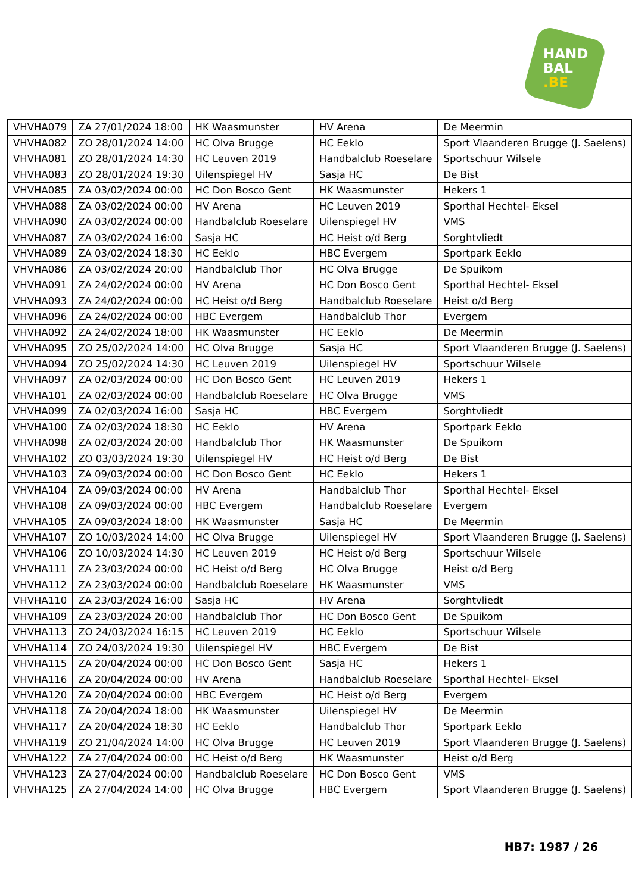HAND
BAL
.BE
| VHVHA079 | ZA 27/01/2024 18:00 | HK Waasmunster | HV Arena | De Meermin |
| VHVHA082 | ZO 28/01/2024 14:00 | HC Olva Brugge | HC Eeklo | Sport Vlaanderen Brugge (J. Saelens) |
| VHVHA081 | ZO 28/01/2024 14:30 | HC Leuven 2019 | Handbalclub Roeselare | Sportschuur Wilsele |
| VHVHA083 | ZO 28/01/2024 19:30 | Uilenspiegel HV | Sasja HC | De Bist |
| VHVHA085 | ZA 03/02/2024 00:00 | HC Don Bosco Gent | HK Waasmunster | Hekers 1 |
| VHVHA088 | ZA 03/02/2024 00:00 | HV Arena | HC Leuven 2019 | Sporthal Hechtel- Eksel |
| VHVHA090 | ZA 03/02/2024 00:00 | Handbalclub Roeselare | Uilenspiegel HV | VMS |
| VHVHA087 | ZA 03/02/2024 16:00 | Sasja HC | HC Heist o/d Berg | Sorghtvliedt |
| VHVHA089 | ZA 03/02/2024 18:30 | HC Eeklo | HBC Evergem | Sportpark Eeklo |
| VHVHA086 | ZA 03/02/2024 20:00 | Handbalclub Thor | HC Olva Brugge | De Spuikom |
| VHVHA091 | ZA 24/02/2024 00:00 | HV Arena | HC Don Bosco Gent | Sporthal Hechtel- Eksel |
| VHVHA093 | ZA 24/02/2024 00:00 | HC Heist o/d Berg | Handbalclub Roeselare | Heist o/d Berg |
| VHVHA096 | ZA 24/02/2024 00:00 | HBC Evergem | Handbalclub Thor | Evergem |
| VHVHA092 | ZA 24/02/2024 18:00 | HK Waasmunster | HC Eeklo | De Meermin |
| VHVHA095 | ZO 25/02/2024 14:00 | HC Olva Brugge | Sasja HC | Sport Vlaanderen Brugge (J. Saelens) |
| VHVHA094 | ZO 25/02/2024 14:30 | HC Leuven 2019 | Uilenspiegel HV | Sportschuur Wilsele |
| VHVHA097 | ZA 02/03/2024 00:00 | HC Don Bosco Gent | HC Leuven 2019 | Hekers 1 |
| VHVHA101 | ZA 02/03/2024 00:00 | Handbalclub Roeselare | HC Olva Brugge | VMS |
| VHVHA099 | ZA 02/03/2024 16:00 | Sasja HC | HBC Evergem | Sorghtvliedt |
| VHVHA100 | ZA 02/03/2024 18:30 | HC Eeklo | HV Arena | Sportpark Eeklo |
| VHVHA098 | ZA 02/03/2024 20:00 | Handbalclub Thor | HK Waasmunster | De Spuikom |
| VHVHA102 | ZO 03/03/2024 19:30 | Uilenspiegel HV | HC Heist o/d Berg | De Bist |
| VHVHA103 | ZA 09/03/2024 00:00 | HC Don Bosco Gent | HC Eeklo | Hekers 1 |
| VHVHA104 | ZA 09/03/2024 00:00 | HV Arena | Handbalclub Thor | Sporthal Hechtel- Eksel |
| VHVHA108 | ZA 09/03/2024 00:00 | HBC Evergem | Handbalclub Roeselare | Evergem |
| VHVHA105 | ZA 09/03/2024 18:00 | HK Waasmunster | Sasja HC | De Meermin |
| VHVHA107 | ZO 10/03/2024 14:00 | HC Olva Brugge | Uilenspiegel HV | Sport Vlaanderen Brugge (J. Saelens) |
| VHVHA106 | ZO 10/03/2024 14:30 | HC Leuven 2019 | HC Heist o/d Berg | Sportschuur Wilsele |
| VHVHA111 | ZA 23/03/2024 00:00 | HC Heist o/d Berg | HC Olva Brugge | Heist o/d Berg |
| VHVHA112 | ZA 23/03/2024 00:00 | Handbalclub Roeselare | HK Waasmunster | VMS |
| VHVHA110 | ZA 23/03/2024 16:00 | Sasja HC | HV Arena | Sorghtvliedt |
| VHVHA109 | ZA 23/03/2024 20:00 | Handbalclub Thor | HC Don Bosco Gent | De Spuikom |
| VHVHA113 | ZO 24/03/2024 16:15 | HC Leuven 2019 | HC Eeklo | Sportschuur Wilsele |
| VHVHA114 | ZO 24/03/2024 19:30 | Uilenspiegel HV | HBC Evergem | De Bist |
| VHVHA115 | ZA 20/04/2024 00:00 | HC Don Bosco Gent | Sasja HC | Hekers 1 |
| VHVHA116 | ZA 20/04/2024 00:00 | HV Arena | Handbalclub Roeselare | Sporthal Hechtel- Eksel |
| VHVHA120 | ZA 20/04/2024 00:00 | HBC Evergem | HC Heist o/d Berg | Evergem |
| VHVHA118 | ZA 20/04/2024 18:00 | HK Waasmunster | Uilenspiegel HV | De Meermin |
| VHVHA117 | ZA 20/04/2024 18:30 | HC Eeklo | Handbalclub Thor | Sportpark Eeklo |
| VHVHA119 | ZO 21/04/2024 14:00 | HC Olva Brugge | HC Leuven 2019 | Sport Vlaanderen Brugge (J. Saelens) |
| VHVHA122 | ZA 27/04/2024 00:00 | HC Heist o/d Berg | HK Waasmunster | Heist o/d Berg |
| VHVHA123 | ZA 27/04/2024 00:00 | Handbalclub Roeselare | HC Don Bosco Gent | VMS |
| VHVHA125 | ZA 27/04/2024 14:00 | HC Olva Brugge | HBC Evergem | Sport Vlaanderen Brugge (J. Saelens) |
HB7: 1987 / 26